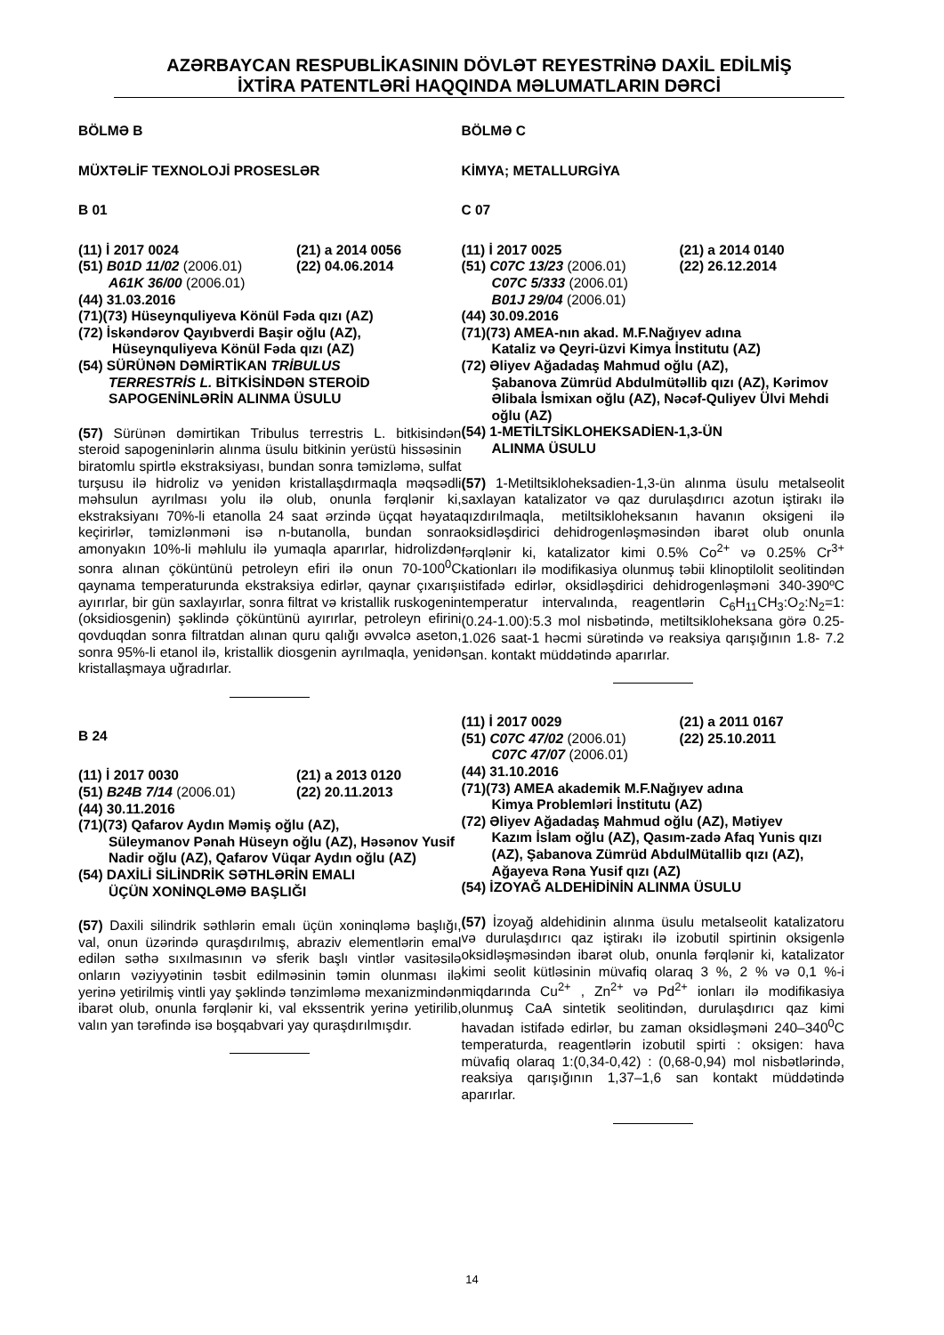AZƏRBAYCAN RESPUBLİKASININ DÖVLƏT REYESTRİNƏ DAXİL EDİLMİŞ
İXTİRA PATENTLƏRİ HAQQINDA MƏLUMATLARIN DƏRCİ
BÖLMƏ B
MÜXTƏLİF TEXNOLOJİ PROSESLƏR
B 01
(11) İ 2017 0024 (21) a 2014 0056
(51) B01D 11/02 (2006.01) (22) 04.06.2014
A61K 36/00 (2006.01)
(44) 31.03.2016
(71)(73) Hüseynquliyeva Könül Fəda qızı (AZ)
(72) İskəndərov Qayıbverdi Başir oğlu (AZ),
Hüseynquliyeva Könül Fəda qızı (AZ)
(54) SÜRÜNƏN DƏMİRTİKAN TRİBULUS
TERRESTRİS L. BİTKİSİNDƏN STEROİD SAPOGENİNLƏRİN ALINMA ÜSULU
(57) Sürünən dəmirtikan Tribulus terrestris L. bitkisindən steroid sapogeninlərin alınma üsulu bitkinin yerüstü hissəsinin biratomlu spirtlə ekstraksiyası, bundan sonra təmizləmə, sulfat turşusu ilə hidroliz və yenidən kristallaşdırmaqla məqsədli məhsulun ayrılması yolu ilə olub, onunla fərqlənir ki, ekstraksiyanı 70%-li etanolla 24 saat ərzində üçqat həyata keçirirlər, təmizlənməni isə n-butanolla, bundan sonra amonyakın 10%-li məhlulu ilə yumaqla aparırlar, hidrolizdən sonra alınan çöküntünü petroleyn efiri ilə onun 70-100<sup>0</sup>C qaynama temperaturunda ekstraksiya edirlər, qaynar çıxarışı ayırırlar, bir gün saxlayırlar, sonra filtrat və kristallik ruskogenin (oksidiosgenin) şəklində çöküntünü ayırırlar, petroleyn efirini qovduqdan sonra filtratdan alınan quru qalığı əvvəlcə aseton, sonra 95%-li etanol ilə, kristallik diosgenin ayrılmaqla, yenidən kristallaşmaya uğradırlar.
B 24
(11) İ 2017 0030 (21) a 2013 0120
(51) B24B 7/14 (2006.01) (22) 20.11.2013
(44) 30.11.2016
(71)(73) Qafarov Aydın Məmiş oğlu (AZ),
Süleymanov Pənah Hüseyn oğlu (AZ), Həsənov Yusif Nadir oğlu (AZ), Qafarov Vüqar Aydın oğlu (AZ)
(54) DAXİLİ SİLİNDRİK SƏTHLƏRİN EMALI
ÜÇÜN XONİNQLƏMƏ BAŞLIĞI
(57) Daxili silindrik səthlərin emalı üçün xoninqləmə başlığı, val, onun üzərində quraşdırılmış, abraziv elementlərin emal edilən səthə sıxılmasının və sferik başlı vintlər vasitəsilə onların vəziyyətinin təsbit edilməsinin təmin olunması ilə yerinə yetirilmiş vintli yay şəklində tənzimləmə mexanizmindən ibarət olub, onunla fərqlənir ki, val ekssentrik yerinə yetirilib, valın yan tərəfində isə boşqabvari yay quraşdırılmışdır.
BÖLMƏ C
KİMYA; METALLURGİYA
C 07
(11) İ 2017 0025 (21) a 2014 0140
(51) C07C 13/23 (2006.01) (22) 26.12.2014
C07C 5/333 (2006.01)
B01J 29/04 (2006.01)
(44) 30.09.2016
(71)(73) AMEA-nın akad. M.F.Nağıyev adına
Kataliz və Qeyri-üzvi Kimya İnstitutu (AZ)
(72) Əliyev Ağadadaş Mahmud oğlu (AZ),
Şabanova Zümrüd Abdulmütəllib qızı (AZ), Kərimov Əlibala İsmixan oğlu (AZ), Nəcəf-Quliyev Ülvi Mehdi oğlu (AZ)
(54) 1-METİLTSİKLOHEKSADİEN-1,3-ÜN
ALINMA ÜSULU
(57) 1-Metiltsikloheksadien-1,3-ün alınma üsulu metalseolit saxlayan katalizator və qaz durulaşdırıcı azotun iştirakı ilə qızdırılmaqla, metiltsikloheksanın havanın oksigeni ilə oksidləşdirici dehidrogenləşməsindən ibarət olub onunla fərqlənir ki, katalizator kimi 0.5% Co<sup>2+</sup> və 0.25% Cr<sup>3+</sup> kationları ilə modifikasiya olunmuş təbii klinoptilolit seolitindən istifadə edirlər, oksidləşdirici dehidrogenləşməni 340-390ºC temperatur intervalında, reagentlərin C<sub>6</sub>H<sub>11</sub>CH<sub>3</sub>:O<sub>2</sub>:N<sub>2</sub>=1:(0.24-1.00):5.3 mol nisbətində, metiltsikloheksana görə 0.25-1.026 saat-1 həcmi sürətində və reaksiya qarışığının 1.8- 7.2 san. kontakt müddətində aparırlar.
(11) İ 2017 0029 (21) a 2011 0167
(51) C07C 47/02 (2006.01) (22) 25.10.2011
C07C 47/07 (2006.01)
(44) 31.10.2016
(71)(73) AMEA akademik M.F.Nağıyev adına
Kimya Problemləri İnstitutu (AZ)
(72) Əliyev Ağadadaş Mahmud oğlu (AZ), Mətiyev
Kazım İslam oğlu (AZ), Qasım-zadə Afaq Yunis qızı (AZ), Şabanova Zümrüd AbdulMütallib qızı (AZ), Ağayeva Rəna Yusif qızı (AZ)
(54) İZOYAĞ ALDEHİDİNİN ALINMA ÜSULU
(57) İzoyağ aldehidinin alınma üsulu metalseolit katalizatoru və durulaşdırıcı qaz iştirakı ilə izobutil spirtinin oksigenlə oksidləşməsindən ibarət olub, onunla fərqlənir ki, katalizator kimi seolit kütləsinin müvafiq olaraq 3 %, 2 % və 0,1 %-i miqdarında Cu<sup>2+</sup> , Zn<sup>2+</sup> və Pd<sup>2+</sup> ionları ilə modifikasiya olunmuş CaA sintetik seolitindən, durulaşdırıcı qaz kimi havadan istifadə edirlər, bu zaman oksidləşməni 240–340<sup>0</sup>C temperaturda, reagentlərin izobutil spirti : oksigen: hava müvafiq olaraq 1:(0,34-0,42) : (0,68-0,94) mol nisbətlərində, reaksiya qarışığının 1,37–1,6 san kontakt müddətində aparırlar.
14